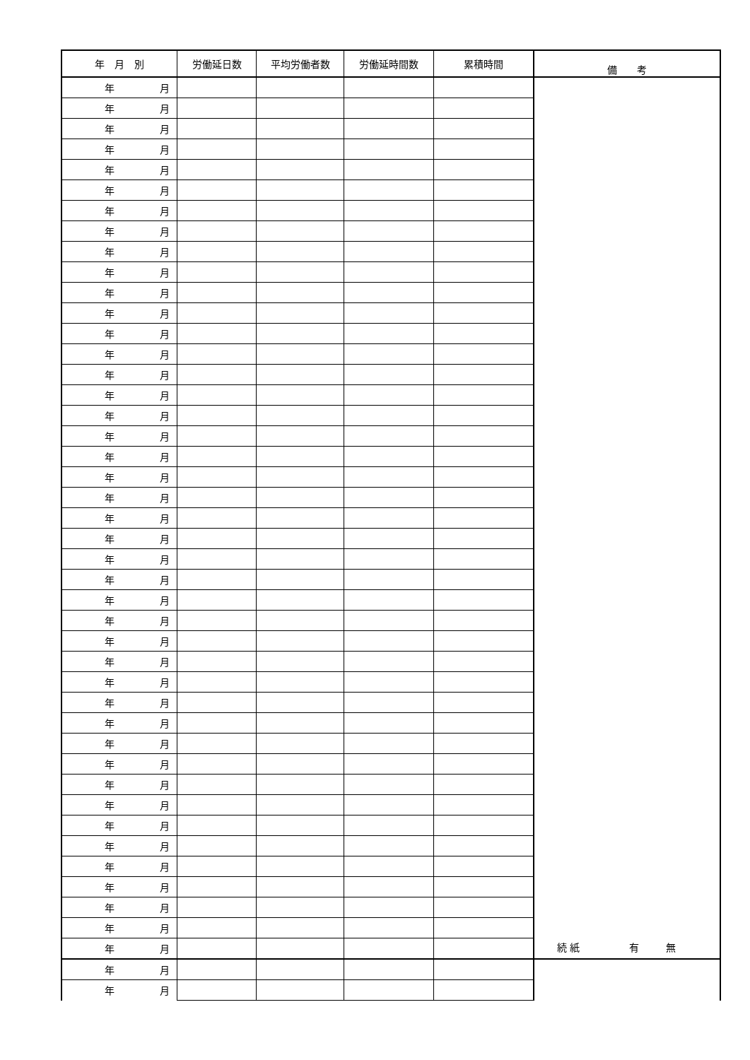| 年 月 別 | 労働延日数 | 平均労働者数 | 労働延時間数 | 累積時間 | 備 考 |
| --- | --- | --- | --- | --- | --- |
| 年 月 | | | | | 続 紙 有 無 |
| 年 月 | | | | | |
| 年 月 | | | | | |
| 年 月 | | | | | |
| 年 月 | | | | | |
| 年 月 | | | | | |
| 年 月 | | | | | |
| 年 月 | | | | | |
| 年 月 | | | | | |
| 年 月 | | | | | |
| 年 月 | | | | | |
| 年 月 | | | | | |
| 年 月 | | | | | |
| 年 月 | | | | | |
| 年 月 | | | | | |
| 年 月 | | | | | |
| 年 月 | | | | | |
| 年 月 | | | | | |
| 年 月 | | | | | |
| 年 月 | | | | | |
| 年 月 | | | | | |
| 年 月 | | | | | |
| 年 月 | | | | | |
| 年 月 | | | | | |
| 年 月 | | | | | |
| 年 月 | | | | | |
| 年 月 | | | | | |
| 年 月 | | | | | |
| 年 月 | | | | | |
| 年 月 | | | | | |
| 年 月 | | | | | |
| 年 月 | | | | | |
| 年 月 | | | | | |
| 年 月 | | | | | |
| 年 月 | | | | | |
| 年 月 | | | | | |
| 年 月 | | | | | |
| 年 月 | | | | | |
| 年 月 | | | | | |
| 年 月 | | | | | |
| 年 月 | | | | | |
| 年 月 | | | | | |
| 年 月 | | | | | |
| 年 月 | | | | | |
| 年 月 | | | | | |